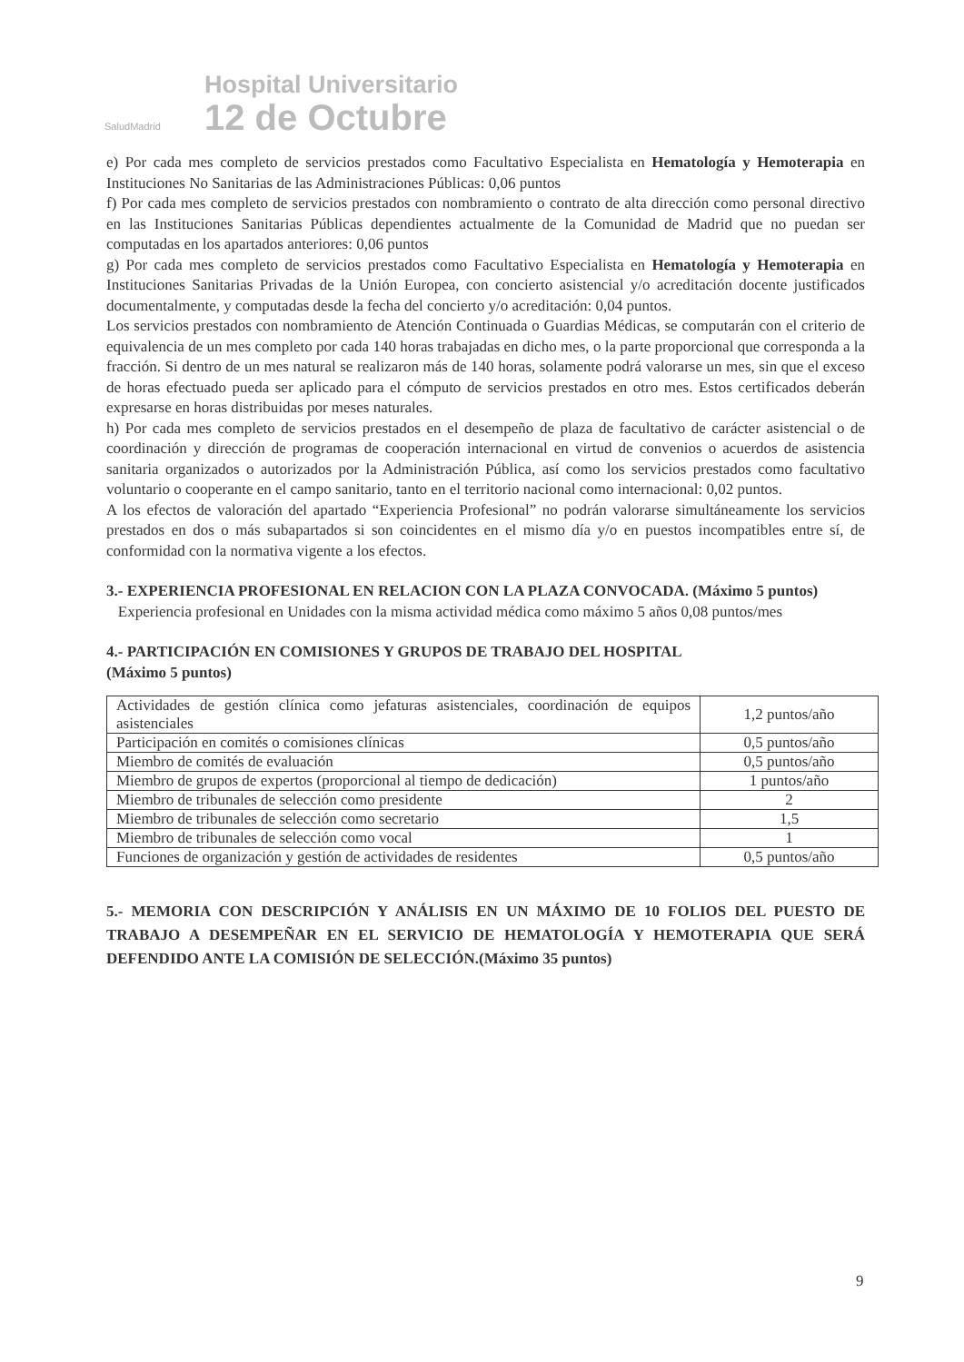SaludMadrid
Hospital Universitario
12 de Octubre
e) Por cada mes completo de servicios prestados como Facultativo Especialista en Hematología y Hemoterapia en Instituciones No Sanitarias de las Administraciones Públicas: 0,06 puntos
f) Por cada mes completo de servicios prestados con nombramiento o contrato de alta dirección como personal directivo en las Instituciones Sanitarias Públicas dependientes actualmente de la Comunidad de Madrid que no puedan ser computadas en los apartados anteriores: 0,06 puntos
g) Por cada mes completo de servicios prestados como Facultativo Especialista en Hematología y Hemoterapia en Instituciones Sanitarias Privadas de la Unión Europea, con concierto asistencial y/o acreditación docente justificados documentalmente, y computadas desde la fecha del concierto y/o acreditación: 0,04 puntos.
Los servicios prestados con nombramiento de Atención Continuada o Guardias Médicas, se computarán con el criterio de equivalencia de un mes completo por cada 140 horas trabajadas en dicho mes, o la parte proporcional que corresponda a la fracción. Si dentro de un mes natural se realizaron más de 140 horas, solamente podrá valorarse un mes, sin que el exceso de horas efectuado pueda ser aplicado para el cómputo de servicios prestados en otro mes. Estos certificados deberán expresarse en horas distribuidas por meses naturales.
h) Por cada mes completo de servicios prestados en el desempeño de plaza de facultativo de carácter asistencial o de coordinación y dirección de programas de cooperación internacional en virtud de convenios o acuerdos de asistencia sanitaria organizados o autorizados por la Administración Pública, así como los servicios prestados como facultativo voluntario o cooperante en el campo sanitario, tanto en el territorio nacional como internacional: 0,02 puntos.
A los efectos de valoración del apartado “Experiencia Profesional” no podrán valorarse simultáneamente los servicios prestados en dos o más subapartados si son coincidentes en el mismo día y/o en puestos incompatibles entre sí, de conformidad con la normativa vigente a los efectos.
3.- EXPERIENCIA PROFESIONAL EN RELACION CON LA PLAZA CONVOCADA. (Máximo 5 puntos)
Experiencia profesional en Unidades con la misma actividad médica como máximo 5 años 0,08 puntos/mes
4.- PARTICIPACIÓN EN COMISIONES Y GRUPOS DE TRABAJO DEL HOSPITAL
(Máximo 5 puntos)
| Actividades de gestión clínica como jefaturas asistenciales, coordinación de equipos asistenciales | 1,2 puntos/año |
| Participación en comités o comisiones clínicas | 0,5 puntos/año |
| Miembro de comités de evaluación | 0,5 puntos/año |
| Miembro de grupos de expertos (proporcional al tiempo de dedicación) | 1 puntos/año |
| Miembro de tribunales de selección como presidente | 2 |
| Miembro de tribunales de selección como secretario | 1,5 |
| Miembro de tribunales de selección como vocal | 1 |
| Funciones de organización y gestión de actividades de residentes | 0,5 puntos/año |
5.- MEMORIA CON DESCRIPCIÓN Y ANÁLISIS EN UN MÁXIMO DE 10 FOLIOS DEL PUESTO DE TRABAJO A DESEMPEÑAR EN EL SERVICIO DE HEMATOLOGÍA Y HEMOTERAPIA QUE SERÁ DEFENDIDO ANTE LA COMISIÓN DE SELECCIÓN.(Máximo 35 puntos)
9